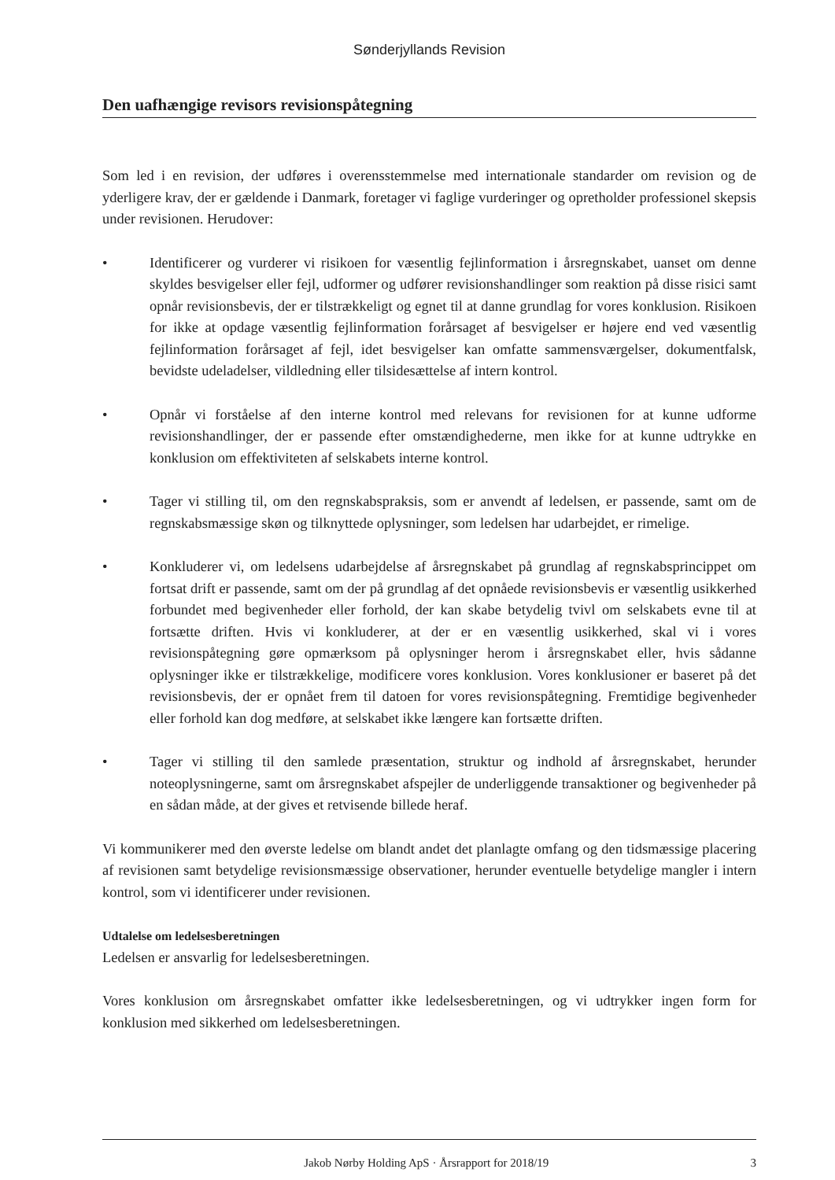Sønderjyllands Revision
Den uafhængige revisors revisionspåtegning
Som led i en revision, der udføres i overensstemmelse med internationale standarder om revision og de yderligere krav, der er gældende i Danmark, foretager vi faglige vurderinger og opretholder professionel skepsis under revisionen. Herudover:
• Identificerer og vurderer vi risikoen for væsentlig fejlinformation i årsregnskabet, uanset om denne skyldes besvigelser eller fejl, udformer og udfører revisionshandlinger som reaktion på disse risici samt opnår revisionsbevis, der er tilstrækkeligt og egnet til at danne grundlag for vores konklusion. Risikoen for ikke at opdage væsentlig fejlinformation forårsaget af besvigelser er højere end ved væsentlig fejlinformation forårsaget af fejl, idet besvigelser kan omfatte sammensværgelser, dokumentfalsk, bevidste udeladelser, vildledning eller tilsidesættelse af intern kontrol.
• Opnår vi forståelse af den interne kontrol med relevans for revisionen for at kunne udforme revisionshandlinger, der er passende efter omstændighederne, men ikke for at kunne udtrykke en konklusion om effektiviteten af selskabets interne kontrol.
• Tager vi stilling til, om den regnskabspraksis, som er anvendt af ledelsen, er passende, samt om de regnskabsmæssige skøn og tilknyttede oplysninger, som ledelsen har udarbejdet, er rimelige.
• Konkluderer vi, om ledelsens udarbejdelse af årsregnskabet på grundlag af regnskabsprincippet om fortsat drift er passende, samt om der på grundlag af det opnåede revisionsbevis er væsentlig usikkerhed forbundet med begivenheder eller forhold, der kan skabe betydelig tvivl om selskabets evne til at fortsætte driften. Hvis vi konkluderer, at der er en væsentlig usikkerhed, skal vi i vores revisionspåtegning gøre opmærksom på oplysninger herom i årsregnskabet eller, hvis sådanne oplysninger ikke er tilstrækkelige, modificere vores konklusion. Vores konklusioner er baseret på det revisionsbevis, der er opnået frem til datoen for vores revisionspåtegning. Fremtidige begivenheder eller forhold kan dog medføre, at selskabet ikke længere kan fortsætte driften.
• Tager vi stilling til den samlede præsentation, struktur og indhold af årsregnskabet, herunder noteoplysningerne, samt om årsregnskabet afspejler de underliggende transaktioner og begivenheder på en sådan måde, at der gives et retvisende billede heraf.
Vi kommunikerer med den øverste ledelse om blandt andet det planlagte omfang og den tidsmæssige placering af revisionen samt betydelige revisionsmæssige observationer, herunder eventuelle betydelige mangler i intern kontrol, som vi identificerer under revisionen.
Udtalelse om ledelsesberetningen
Ledelsen er ansvarlig for ledelsesberetningen.
Vores konklusion om årsregnskabet omfatter ikke ledelsesberetningen, og vi udtrykker ingen form for konklusion med sikkerhed om ledelsesberetningen.
Jakob Nørby Holding ApS · Årsrapport for 2018/19 3